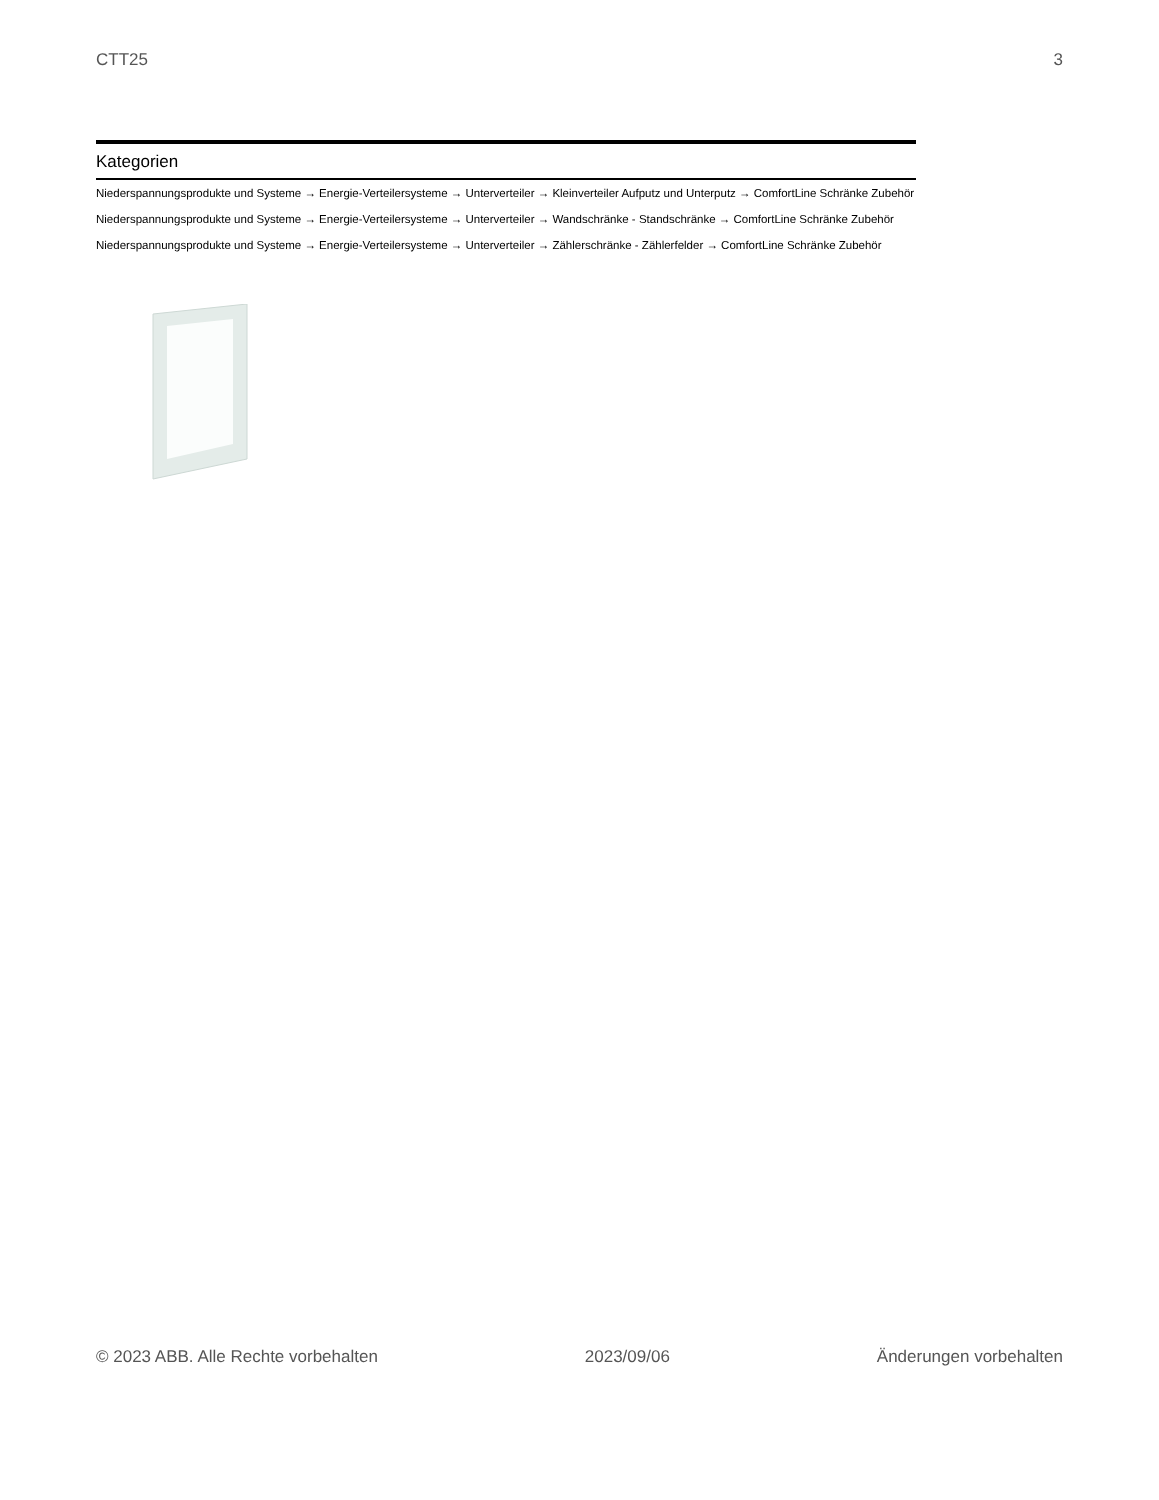CTT25 3
Kategorien
Niederspannungsprodukte und Systeme → Energie-Verteilersysteme → Unterverteiler → Kleinverteiler Aufputz und Unterputz → ComfortLine Schränke Zubehör
Niederspannungsprodukte und Systeme → Energie-Verteilersysteme → Unterverteiler → Wandschränke - Standschränke → ComfortLine Schränke Zubehör
Niederspannungsprodukte und Systeme → Energie-Verteilersysteme → Unterverteiler → Zählerschränke - Zählerfelder → ComfortLine Schränke Zubehör
© 2023 ABB. Alle Rechte vorbehalten 2023/09/06 Änderungen vorbehalten